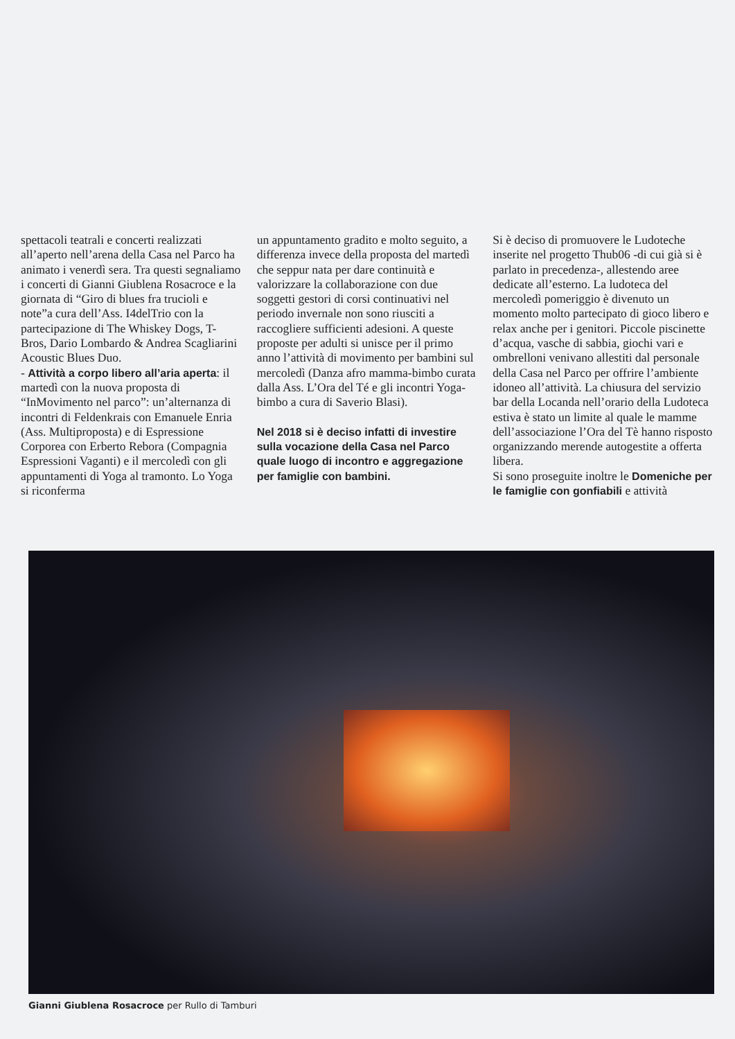spettacoli teatrali e concerti realizzati all’aperto nell’arena della Casa nel Parco ha animato i venerdì sera. Tra questi segnaliamo i concerti di Gianni Giublena Rosacroce e la giornata di “Giro di blues fra trucioli e note”a cura dell’Ass. I4delTrio con la partecipazione di The Whiskey Dogs, T-Bros, Dario Lombardo & Andrea Scagliarini Acoustic Blues Duo.
- Attività a corpo libero all’aria aperta: il martedì con la nuova proposta di “InMovimento nel parco”: un’alternanza di incontri di Feldenkrais con Emanuele Enria (Ass. Multiproposta) e di Espressione Corporea con Erberto Rebora (Compagnia Espressioni Vaganti) e il mercoledì con gli appuntamenti di Yoga al tramonto. Lo Yoga si riconferma
un appuntamento gradito e molto seguito, a differenza invece della proposta del martedì che seppur nata per dare continuità e valorizzare la collaborazione con due soggetti gestori di corsi continuativi nel periodo invernale non sono riusciti a raccogliere sufficienti adesioni. A queste proposte per adulti si unisce per il primo anno l’attività di movimento per bambini sul mercoledì (Danza afro mamma-bimbo curata dalla Ass. L’Ora del Té e gli incontri Yoga-bimbo a cura di Saverio Blasi).
Nel 2018 si è deciso infatti di investire sulla vocazione della Casa nel Parco quale luogo di incontro e aggregazione per famiglie con bambini.
Si è deciso di promuovere le Ludoteche inserite nel progetto Thub06 -di cui già si è parlato in precedenza-, allestendo aree dedicate all’esterno. La ludoteca del mercoledì pomeriggio è divenuto un momento molto partecipato di gioco libero e relax anche per i genitori. Piccole piscinette d’acqua, vasche di sabbia, giochi vari e ombrelloni venivano allestiti dal personale della Casa nel Parco per offrire l’ambiente idoneo all’attività. La chiusura del servizio bar della Locanda nell’orario della Ludoteca estiva è stato un limite al quale le mamme dell’associazione l’Ora del Tè hanno risposto organizzando merende autogestite a offerta libera.
Si sono proseguite inoltre le Domeniche per le famiglie con gonfiabili e attività
Gianni Giublena Rosacroce per Rullo di Tamburi